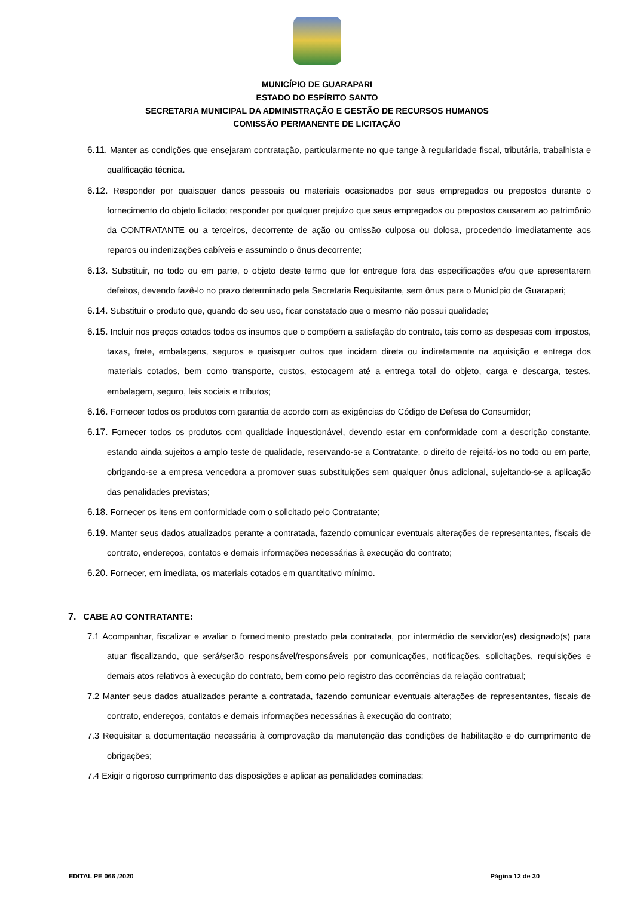MUNICÍPIO DE GUARAPARI
ESTADO DO ESPÍRITO SANTO
SECRETARIA MUNICIPAL DA ADMINISTRAÇÃO E GESTÃO DE RECURSOS HUMANOS
COMISSÃO PERMANENTE DE LICITAÇÃO
6.11. Manter as condições que ensejaram contratação, particularmente no que tange à regularidade fiscal, tributária, trabalhista e qualificação técnica.
6.12. Responder por quaisquer danos pessoais ou materiais ocasionados por seus empregados ou prepostos durante o fornecimento do objeto licitado; responder por qualquer prejuízo que seus empregados ou prepostos causarem ao patrimônio da CONTRATANTE ou a terceiros, decorrente de ação ou omissão culposa ou dolosa, procedendo imediatamente aos reparos ou indenizações cabíveis e assumindo o ônus decorrente;
6.13. Substituir, no todo ou em parte, o objeto deste termo que for entregue fora das especificações e/ou que apresentarem defeitos, devendo fazê-lo no prazo determinado pela Secretaria Requisitante, sem ônus para o Município de Guarapari;
6.14. Substituir o produto que, quando do seu uso, ficar constatado que o mesmo não possui qualidade;
6.15. Incluir nos preços cotados todos os insumos que o compõem a satisfação do contrato, tais como as despesas com impostos, taxas, frete, embalagens, seguros e quaisquer outros que incidam direta ou indiretamente na aquisição e entrega dos materiais cotados, bem como transporte, custos, estocagem até a entrega total do objeto, carga e descarga, testes, embalagem, seguro, leis sociais e tributos;
6.16. Fornecer todos os produtos com garantia de acordo com as exigências do Código de Defesa do Consumidor;
6.17. Fornecer todos os produtos com qualidade inquestionável, devendo estar em conformidade com a descrição constante, estando ainda sujeitos a amplo teste de qualidade, reservando-se a Contratante, o direito de rejeitá-los no todo ou em parte, obrigando-se a empresa vencedora a promover suas substituições sem qualquer ônus adicional, sujeitando-se a aplicação das penalidades previstas;
6.18. Fornecer os itens em conformidade com o solicitado pelo Contratante;
6.19. Manter seus dados atualizados perante a contratada, fazendo comunicar eventuais alterações de representantes, fiscais de contrato, endereços, contatos e demais informações necessárias à execução do contrato;
6.20. Fornecer, em imediata, os materiais cotados em quantitativo mínimo.
7. CABE AO CONTRATANTE:
7.1 Acompanhar, fiscalizar e avaliar o fornecimento prestado pela contratada, por intermédio de servidor(es) designado(s) para atuar fiscalizando, que será/serão responsável/responsáveis por comunicações, notificações, solicitações, requisições e demais atos relativos à execução do contrato, bem como pelo registro das ocorrências da relação contratual;
7.2 Manter seus dados atualizados perante a contratada, fazendo comunicar eventuais alterações de representantes, fiscais de contrato, endereços, contatos e demais informações necessárias à execução do contrato;
7.3 Requisitar a documentação necessária à comprovação da manutenção das condições de habilitação e do cumprimento de obrigações;
7.4 Exigir o rigoroso cumprimento das disposições e aplicar as penalidades cominadas;
EDITAL PE 066 /2020 Página 12 de 30